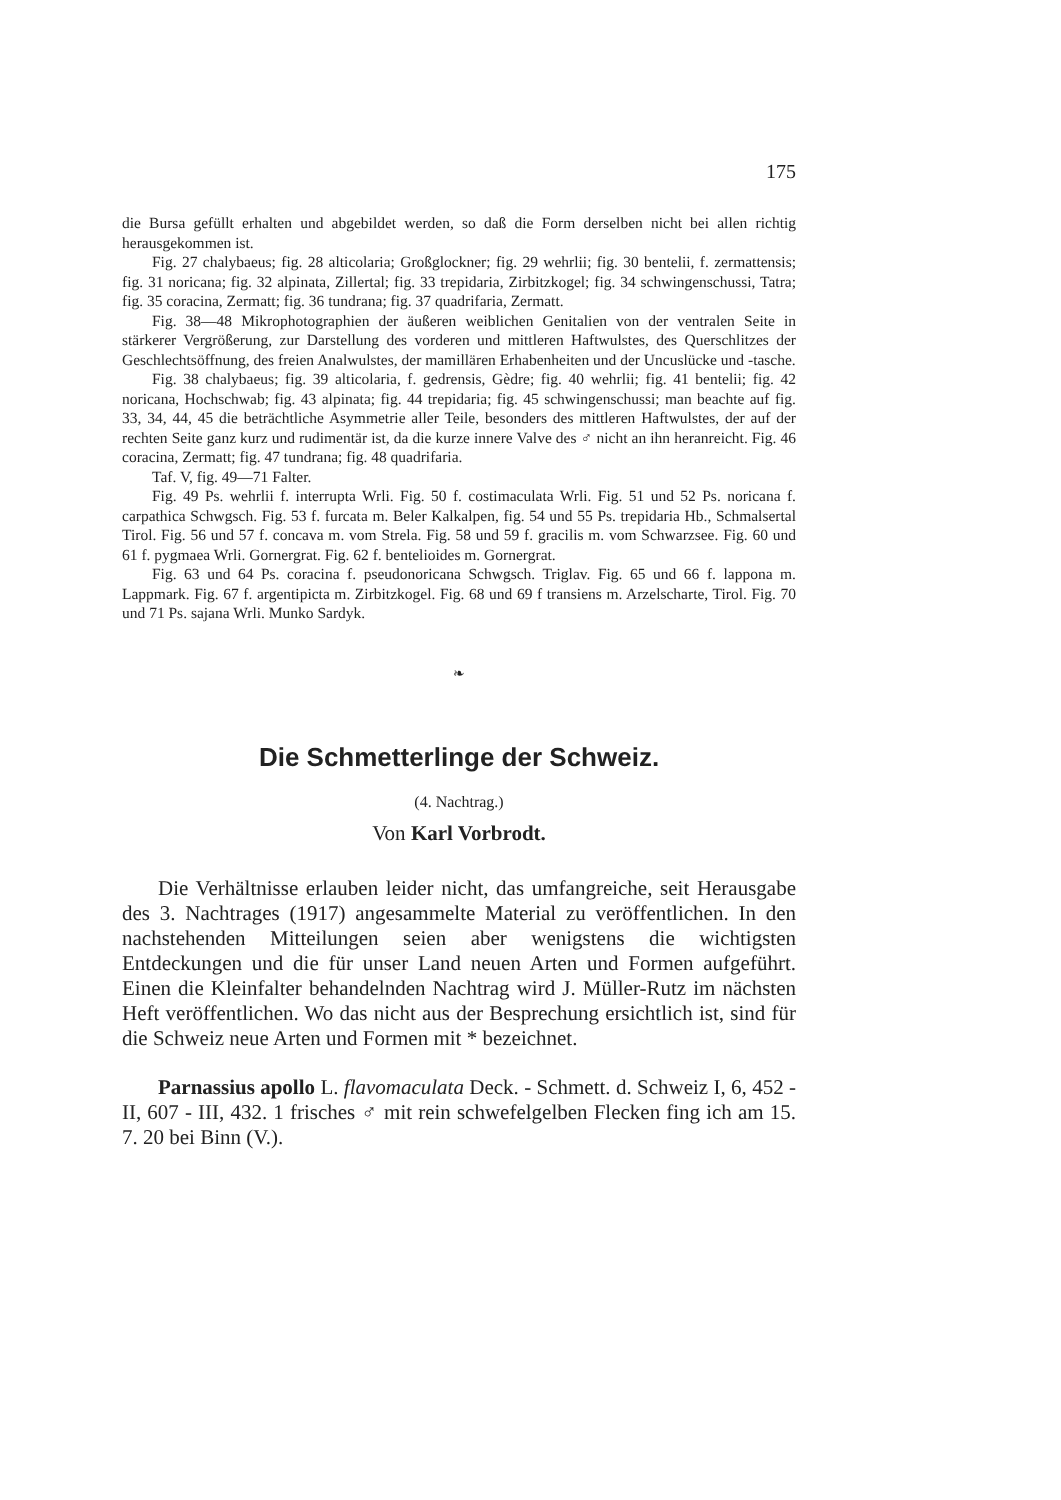175
die Bursa gefüllt erhalten und abgebildet werden, so daß die Form derselben nicht bei allen richtig herausgekommen ist.
Fig. 27 chalybaeus; fig. 28 alticolaria; Großglockner; fig. 29 wehrlii; fig. 30 bentelii, f. zermattensis; fig. 31 noricana; fig. 32 alpinata, Zillertal; fig. 33 trepidaria, Zirbitzkogel; fig. 34 schwingenschussi, Tatra; fig. 35 coracina, Zermatt; fig. 36 tundrana; fig. 37 quadrifaria, Zermatt.
Fig. 38—48 Mikrophotographien der äußeren weiblichen Genitalien von der ventralen Seite in stärkerer Vergrößerung, zur Darstellung des vorderen und mittleren Haftwulstes, des Querschlitzes der Geschlechtsöffnung, des freien Analwulstes, der mamillären Erhabenheiten und der Uncuslücke und -tasche.
Fig. 38 chalybaeus; fig. 39 alticolaria, f. gedrensis, Gèdre; fig. 40 wehrlii; fig. 41 bentelii; fig. 42 noricana, Hochschwab; fig. 43 alpinata; fig. 44 trepidaria; fig. 45 schwingenschussi; man beachte auf fig. 33, 34, 44, 45 die beträchtliche Asymmetrie aller Teile, besonders des mittleren Haftwulstes, der auf der rechten Seite ganz kurz und rudimentär ist, da die kurze innere Valve des ♂ nicht an ihn heranreicht. Fig. 46 coracina, Zermatt; fig. 47 tundrana; fig. 48 quadrifaria.
Taf. V, fig. 49—71 Falter.
Fig. 49 Ps. wehrlii f. interrupta Wrli. Fig. 50 f. costimaculata Wrli. Fig. 51 und 52 Ps. noricana f. carpathica Schwgsch. Fig. 53 f. furcata m. Beler Kalkalpen, fig. 54 und 55 Ps. trepidaria Hb., Schmalsertal Tirol. Fig. 56 und 57 f. concava m. vom Strela. Fig. 58 und 59 f. gracilis m. vom Schwarzsee. Fig. 60 und 61 f. pygmaea Wrli. Gornergrat. Fig. 62 f. bentelioides m. Gornergrat.
Fig. 63 und 64 Ps. coracina f. pseudonoricana Schwgsch. Triglav. Fig. 65 und 66 f. lappona m. Lappmark. Fig. 67 f. argentipicta m. Zirbitzkogel. Fig. 68 und 69 f transiens m. Arzelscharte, Tirol. Fig. 70 und 71 Ps. sajana Wrli. Munko Sardyk.
❧
Die Schmetterlinge der Schweiz.
(4. Nachtrag.)
Von Karl Vorbrodt.
Die Verhältnisse erlauben leider nicht, das umfangreiche, seit Herausgabe des 3. Nachtrages (1917) angesammelte Material zu veröffentlichen. In den nachstehenden Mitteilungen seien aber wenigstens die wichtigsten Entdeckungen und die für unser Land neuen Arten und Formen aufgeführt. Einen die Kleinfalter behandelnden Nachtrag wird J. Müller-Rutz im nächsten Heft veröffentlichen. Wo das nicht aus der Besprechung ersichtlich ist, sind für die Schweiz neue Arten und Formen mit * bezeichnet.
Parnassius apollo L. flavomaculata Deck. - Schmett. d. Schweiz I, 6, 452 - II, 607 - III, 432. 1 frisches ♂ mit rein schwefelgelben Flecken fing ich am 15. 7. 20 bei Binn (V.).